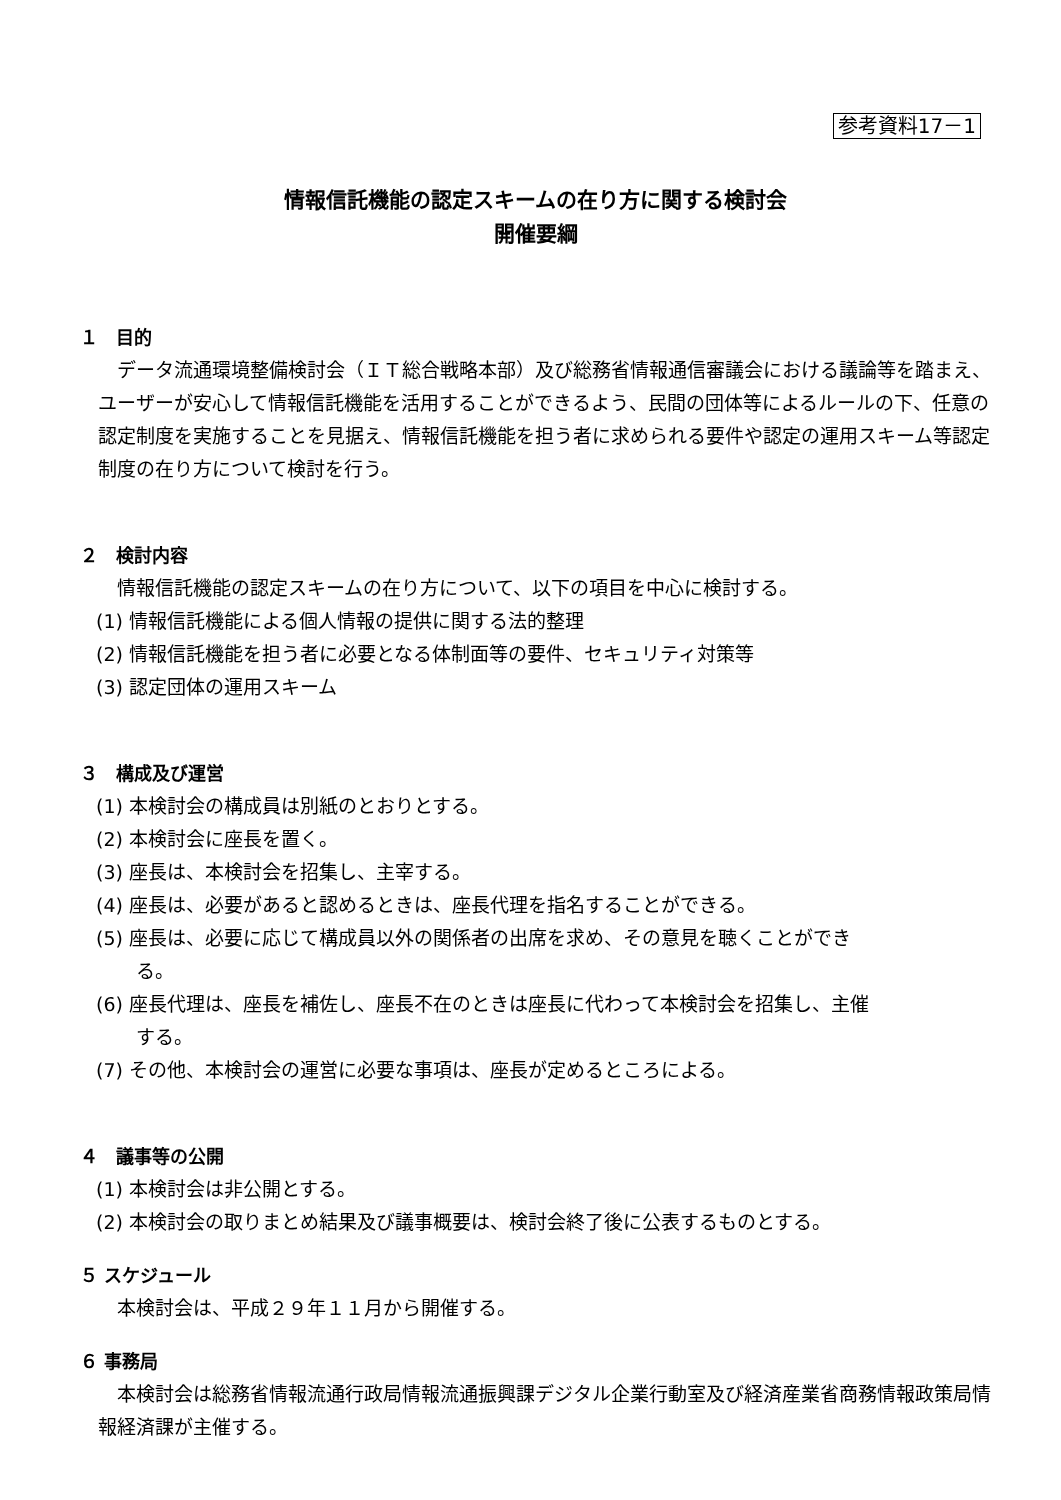参考資料17－1
情報信託機能の認定スキームの在り方に関する検討会
開催要綱
１　目的
データ流通環境整備検討会（ＩＴ総合戦略本部）及び総務省情報通信審議会における議論等を踏まえ、ユーザーが安心して情報信託機能を活用することができるよう、民間の団体等によるルールの下、任意の認定制度を実施することを見据え、情報信託機能を担う者に求められる要件や認定の運用スキーム等認定制度の在り方について検討を行う。
２　検討内容
情報信託機能の認定スキームの在り方について、以下の項目を中心に検討する。
(1) 情報信託機能による個人情報の提供に関する法的整理
(2) 情報信託機能を担う者に必要となる体制面等の要件、セキュリティ対策等
(3) 認定団体の運用スキーム
３　構成及び運営
(1) 本検討会の構成員は別紙のとおりとする。
(2) 本検討会に座長を置く。
(3) 座長は、本検討会を招集し、主宰する。
(4) 座長は、必要があると認めるときは、座長代理を指名することができる。
(5) 座長は、必要に応じて構成員以外の関係者の出席を求め、その意見を聴くことができ
る。
(6) 座長代理は、座長を補佐し、座長不在のときは座長に代わって本検討会を招集し、主催
する。
(7) その他、本検討会の運営に必要な事項は、座長が定めるところによる。
４　議事等の公開
(1) 本検討会は非公開とする。
(2) 本検討会の取りまとめ結果及び議事概要は、検討会終了後に公表するものとする。
５ スケジュール
本検討会は、平成２９年１１月から開催する。
６ 事務局
本検討会は総務省情報流通行政局情報流通振興課デジタル企業行動室及び経済産業省商務情報政策局情報経済課が主催する。